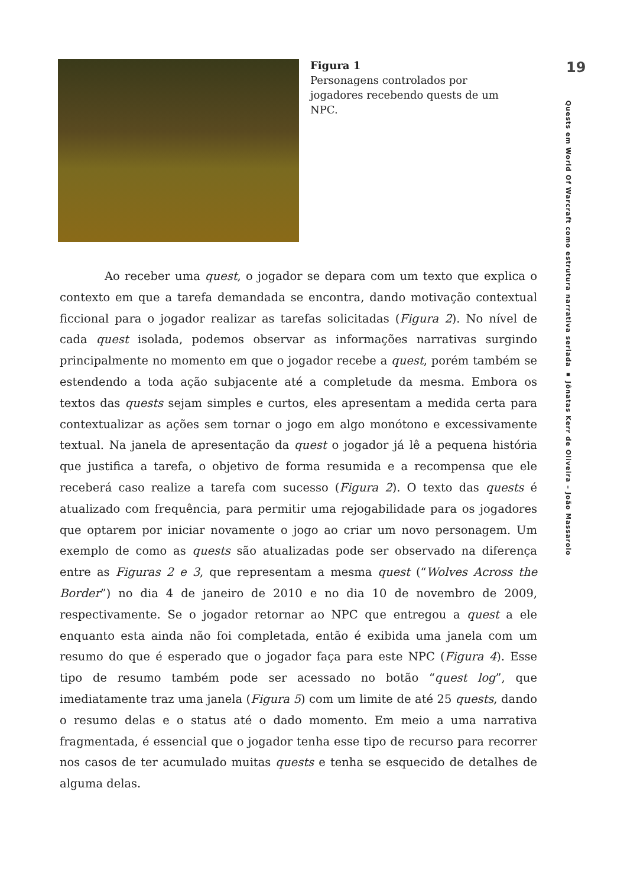Figura 1
Personagens controlados por jogadores recebendo quests de um NPC.
19
Quests em World Of Warcraft como estrutura narrativa seriada ▪ Jônatas Kerr de Oliveira – João Massarolo
Ao receber uma quest, o jogador se depara com um texto que explica o contexto em que a tarefa demandada se encontra, dando motivação contextual ficcional para o jogador realizar as tarefas solicitadas (Figura 2). No nível de cada quest isolada, podemos observar as informações narrativas surgindo principalmente no momento em que o jogador recebe a quest, porém também se estendendo a toda ação subjacente até a completude da mesma. Embora os textos das quests sejam simples e curtos, eles apresentam a medida certa para contextualizar as ações sem tornar o jogo em algo monótono e excessivamente textual. Na janela de apresentação da quest o jogador já lê a pequena história que justifica a tarefa, o objetivo de forma resumida e a recompensa que ele receberá caso realize a tarefa com sucesso (Figura 2). O texto das quests é atualizado com frequência, para permitir uma rejogabilidade para os jogadores que optarem por iniciar novamente o jogo ao criar um novo personagem. Um exemplo de como as quests são atualizadas pode ser observado na diferença entre as Figuras 2 e 3, que representam a mesma quest (“Wolves Across the Border”) no dia 4 de janeiro de 2010 e no dia 10 de novembro de 2009, respectivamente. Se o jogador retornar ao NPC que entregou a quest a ele enquanto esta ainda não foi completada, então é exibida uma janela com um resumo do que é esperado que o jogador faça para este NPC (Figura 4). Esse tipo de resumo também pode ser acessado no botão “quest log”, que imediatamente traz uma janela (Figura 5) com um limite de até 25 quests, dando o resumo delas e o status até o dado momento. Em meio a uma narrativa fragmentada, é essencial que o jogador tenha esse tipo de recurso para recorrer nos casos de ter acumulado muitas quests e tenha se esquecido de detalhes de alguma delas.